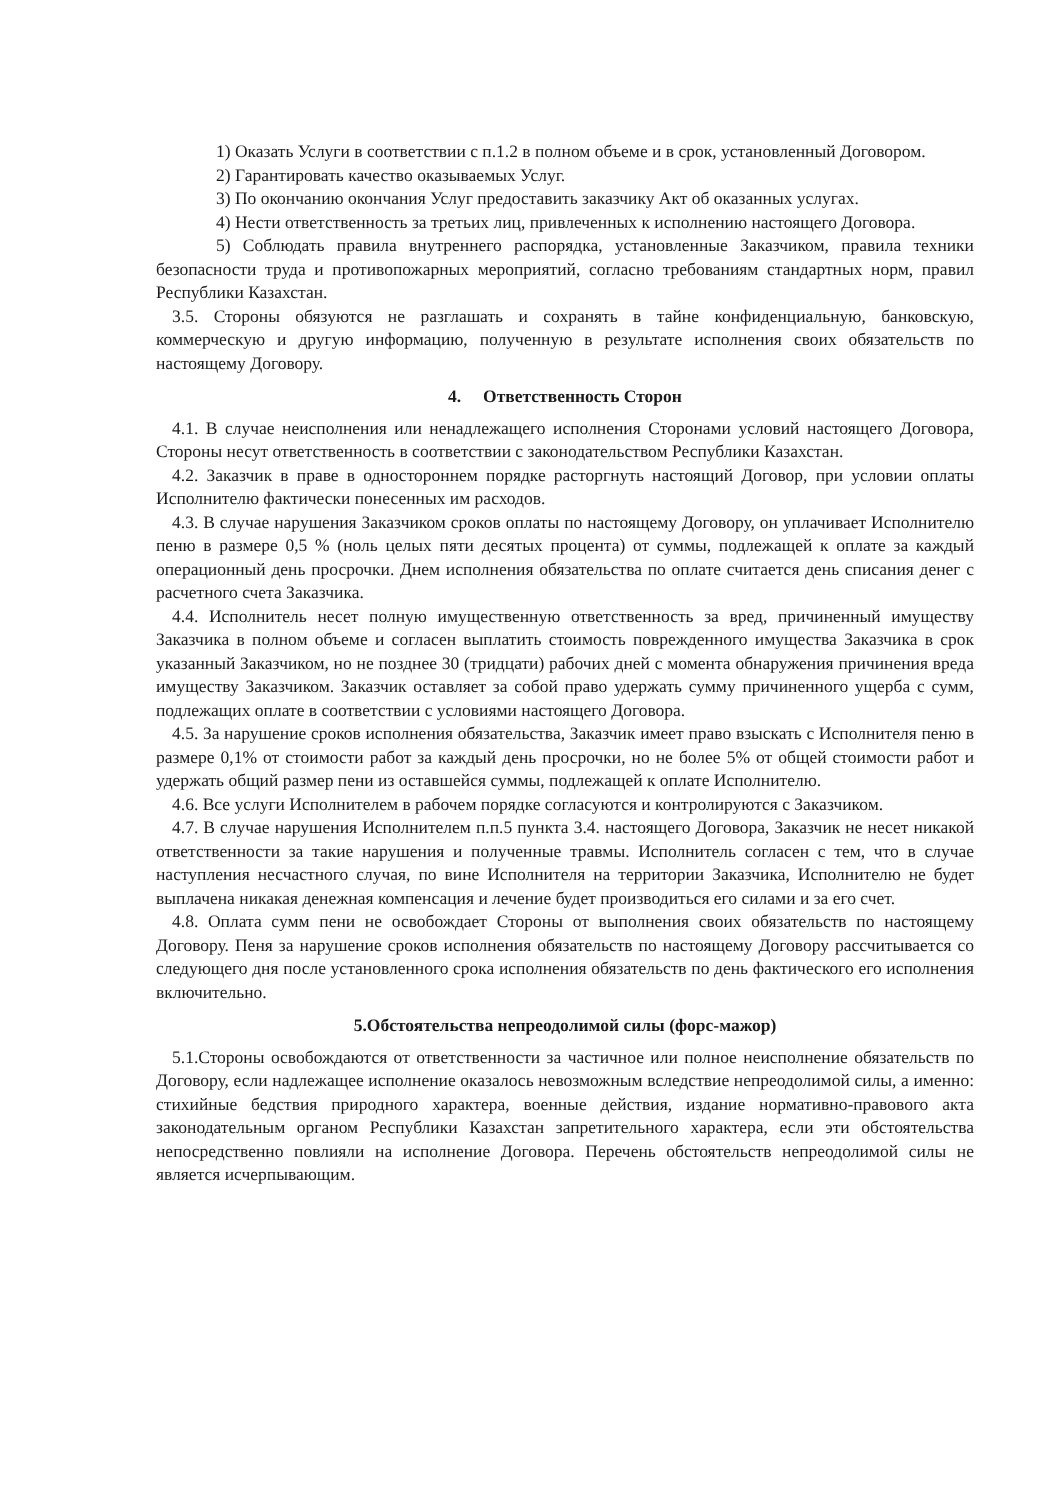1) Оказать Услуги в соответствии с п.1.2 в полном объеме и в срок, установленный Договором.
2) Гарантировать качество оказываемых Услуг.
3) По окончанию окончания Услуг предоставить заказчику Акт об оказанных услугах.
4) Нести ответственность за третьих лиц, привлеченных к исполнению настоящего Договора.
5) Соблюдать правила внутреннего распорядка, установленные Заказчиком, правила техники безопасности труда и противопожарных мероприятий, согласно требованиям стандартных норм, правил Республики Казахстан.
3.5. Стороны обязуются не разглашать и сохранять в тайне конфиденциальную, банковскую, коммерческую и другую информацию, полученную в результате исполнения своих обязательств по настоящему Договору.
4. Ответственность Сторон
4.1. В случае неисполнения или ненадлежащего исполнения Сторонами условий настоящего Договора, Стороны несут ответственность в соответствии с законодательством Республики Казахстан.
4.2. Заказчик в праве в одностороннем порядке расторгнуть настоящий Договор, при условии оплаты Исполнителю фактически понесенных им расходов.
4.3. В случае нарушения Заказчиком сроков оплаты по настоящему Договору, он уплачивает Исполнителю пеню в размере 0,5 % (ноль целых пяти десятых процента) от суммы, подлежащей к оплате за каждый операционный день просрочки. Днем исполнения обязательства по оплате считается день списания денег с расчетного счета Заказчика.
4.4. Исполнитель несет полную имущественную ответственность за вред, причиненный имуществу Заказчика в полном объеме и согласен выплатить стоимость поврежденного имущества Заказчика в срок указанный Заказчиком, но не позднее 30 (тридцати) рабочих дней с момента обнаружения причинения вреда имуществу Заказчиком. Заказчик оставляет за собой право удержать сумму причиненного ущерба с сумм, подлежащих оплате в соответствии с условиями настоящего Договора.
4.5. За нарушение сроков исполнения обязательства, Заказчик имеет право взыскать с Исполнителя пеню в размере 0,1% от стоимости работ за каждый день просрочки, но не более 5% от общей стоимости работ и удержать общий размер пени из оставшейся суммы, подлежащей к оплате Исполнителю.
4.6. Все услуги Исполнителем в рабочем порядке согласуются и контролируются с Заказчиком.
4.7. В случае нарушения Исполнителем п.п.5 пункта 3.4. настоящего Договора, Заказчик не несет никакой ответственности за такие нарушения и полученные травмы. Исполнитель согласен с тем, что в случае наступления несчастного случая, по вине Исполнителя на территории Заказчика, Исполнителю не будет выплачена никакая денежная компенсация и лечение будет производиться его силами и за его счет.
4.8. Оплата сумм пени не освобождает Стороны от выполнения своих обязательств по настоящему Договору. Пеня за нарушение сроков исполнения обязательств по настоящему Договору рассчитывается со следующего дня после установленного срока исполнения обязательств по день фактического его исполнения включительно.
5.Обстоятельства непреодолимой силы (форс-мажор)
5.1.Стороны освобождаются от ответственности за частичное или полное неисполнение обязательств по Договору, если надлежащее исполнение оказалось невозможным вследствие непреодолимой силы, а именно: стихийные бедствия природного характера, военные действия, издание нормативно-правового акта законодательным органом Республики Казахстан запретительного характера, если эти обстоятельства непосредственно повлияли на исполнение Договора. Перечень обстоятельств непреодолимой силы не является исчерпывающим.